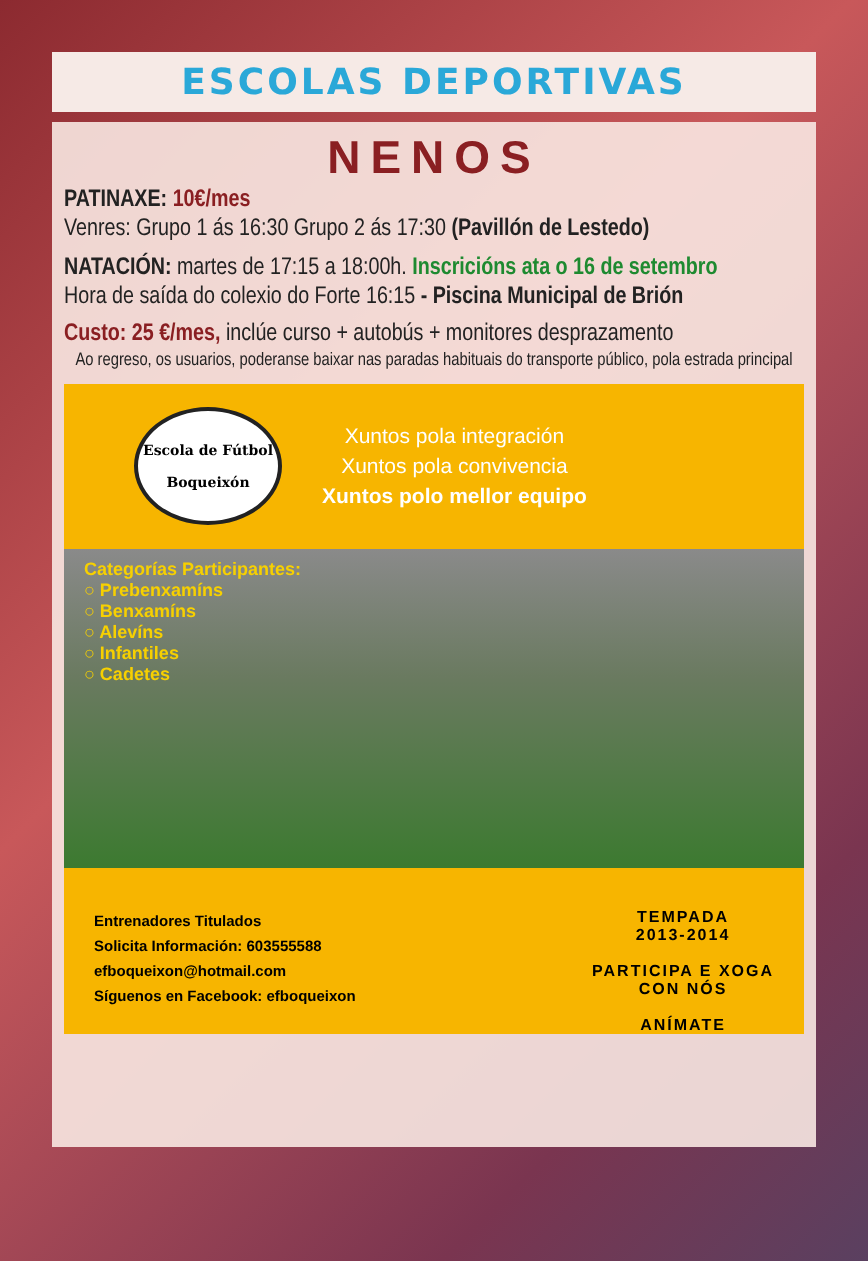ESCOLAS DEPORTIVAS
NENOS
PATINAXE: 10€/mes
Venres: Grupo 1 ás 16:30 Grupo 2 ás 17:30 (Pavillón de Lestedo)
NATACIÓN: martes de 17:15 a 18:00h. Inscricións ata o 16 de setembro
Hora de saída do colexio do Forte 16:15 - Piscina Municipal de Brión
Custo: 25 €/mes, inclúe curso + autobús + monitores desprazamento
Ao regreso, os usuarios, poderanse baixar nas paradas habituais do transporte público, pola estrada principal
Escola de Fútbol
Boqueixón
Xuntos pola integración
Xuntos pola convivencia
Xuntos polo mellor equipo
Categorías Participantes:
○ Prebenxamíns
○ Benxamíns
○ Alevíns
○ Infantiles
○ Cadetes
Entrenadores Titulados
Solicita Información: 603555588
efboqueixon@hotmail.com
Síguenos en Facebook: efboqueixon
TEMPADA
2013-2014
PARTICIPA E XOGA
CON NÓS
ANÍMATE